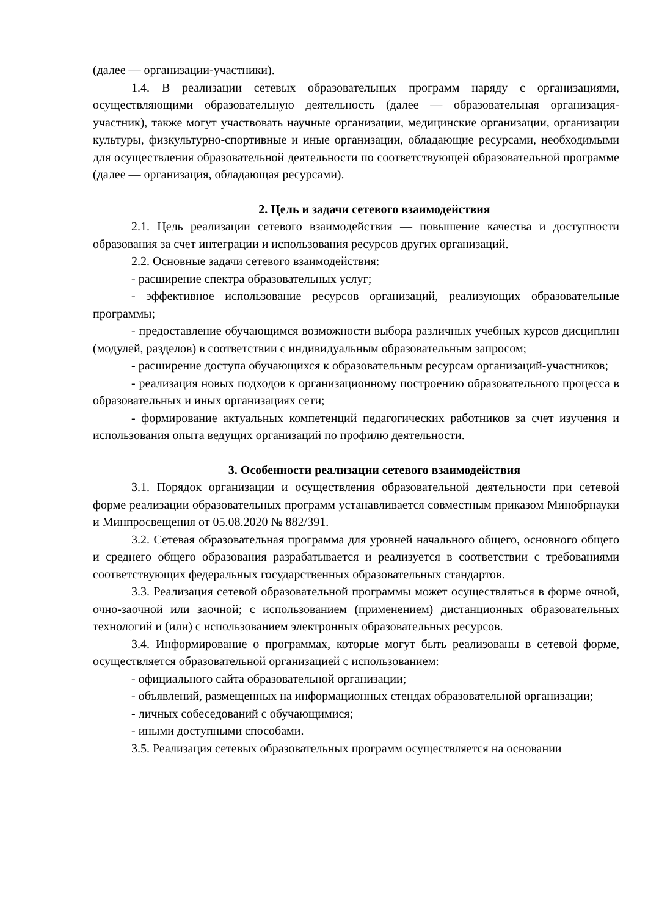(далее — организации-участники).
1.4. В реализации сетевых образовательных программ наряду с организациями, осуществляющими образовательную деятельность (далее — образовательная организация-участник), также могут участвовать научные организации, медицинские организации, организации культуры, физкультурно-спортивные и иные организации, обладающие ресурсами, необходимыми для осуществления образовательной деятельности по соответствующей образовательной программе (далее — организация, обладающая ресурсами).
2. Цель и задачи сетевого взаимодействия
2.1. Цель реализации сетевого взаимодействия — повышение качества и доступности образования за счет интеграции и использования ресурсов других организаций.
2.2. Основные задачи сетевого взаимодействия:
- расширение спектра образовательных услуг;
- эффективное использование ресурсов организаций, реализующих образовательные программы;
- предоставление обучающимся возможности выбора различных учебных курсов дисциплин (модулей, разделов) в соответствии с индивидуальным образовательным запросом;
- расширение доступа обучающихся к образовательным ресурсам организаций-участников;
- реализация новых подходов к организационному построению образовательного процесса в образовательных и иных организациях сети;
- формирование актуальных компетенций педагогических работников за счет изучения и использования опыта ведущих организаций по профилю деятельности.
3. Особенности реализации сетевого взаимодействия
3.1. Порядок организации и осуществления образовательной деятельности при сетевой форме реализации образовательных программ устанавливается совместным приказом Минобрнауки и Минпросвещения от 05.08.2020 № 882/391.
3.2. Сетевая образовательная программа для уровней начального общего, основного общего и среднего общего образования разрабатывается и реализуется в соответствии с требованиями соответствующих федеральных государственных образовательных стандартов.
3.3. Реализация сетевой образовательной программы может осуществляться в форме очной, очно-заочной или заочной; с использованием (применением) дистанционных образовательных технологий и (или) с использованием электронных образовательных ресурсов.
3.4. Информирование о программах, которые могут быть реализованы в сетевой форме, осуществляется образовательной организацией с использованием:
- официального сайта образовательной организации;
- объявлений, размещенных на информационных стендах образовательной организации;
- личных собеседований с обучающимися;
- иными доступными способами.
3.5. Реализация сетевых образовательных программ осуществляется на основании